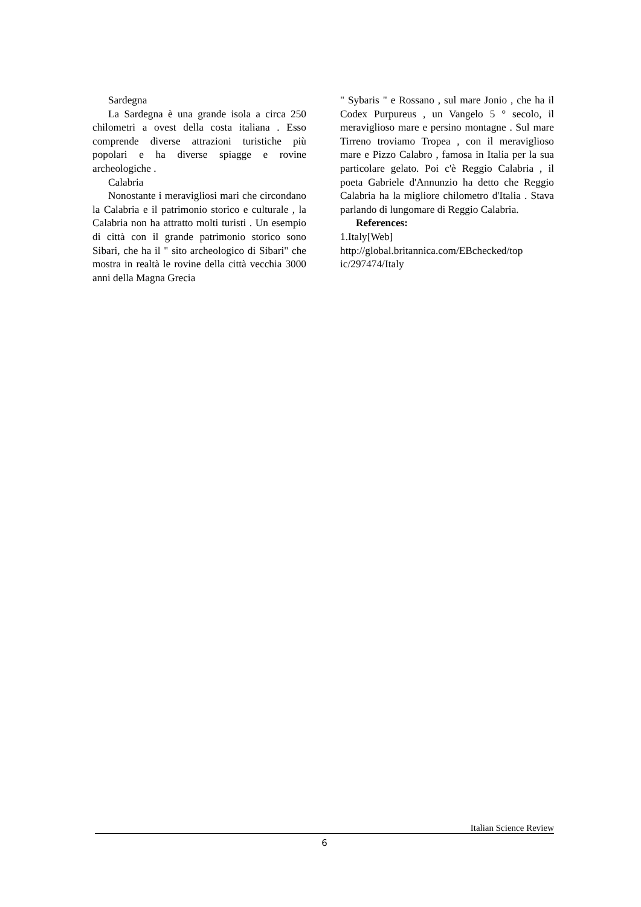Sardegna
La Sardegna è una grande isola a circa 250 chilometri a ovest della costa italiana . Esso comprende diverse attrazioni turistiche più popolari e ha diverse spiagge e rovine archeologiche .
Calabria
Nonostante i meravigliosi mari che circondano la Calabria e il patrimonio storico e culturale , la Calabria non ha attratto molti turisti . Un esempio di città con il grande patrimonio storico sono Sibari, che ha il " sito archeologico di Sibari" che mostra in realtà le rovine della città vecchia 3000 anni della Magna Grecia
" Sybaris " e Rossano , sul mare Jonio , che ha il Codex Purpureus , un Vangelo 5 ° secolo, il meraviglioso mare e persino montagne . Sul mare Tirreno troviamo Tropea , con il meraviglioso mare e Pizzo Calabro , famosa in Italia per la sua particolare gelato. Poi c'è Reggio Calabria , il poeta Gabriele d'Annunzio ha detto che Reggio Calabria ha la migliore chilometro d'Italia . Stava parlando di lungomare di Reggio Calabria.
References:
1.Italy[Web]
http://global.britannica.com/EBchecked/top
ic/297474/Italy
Italian Science Review
6